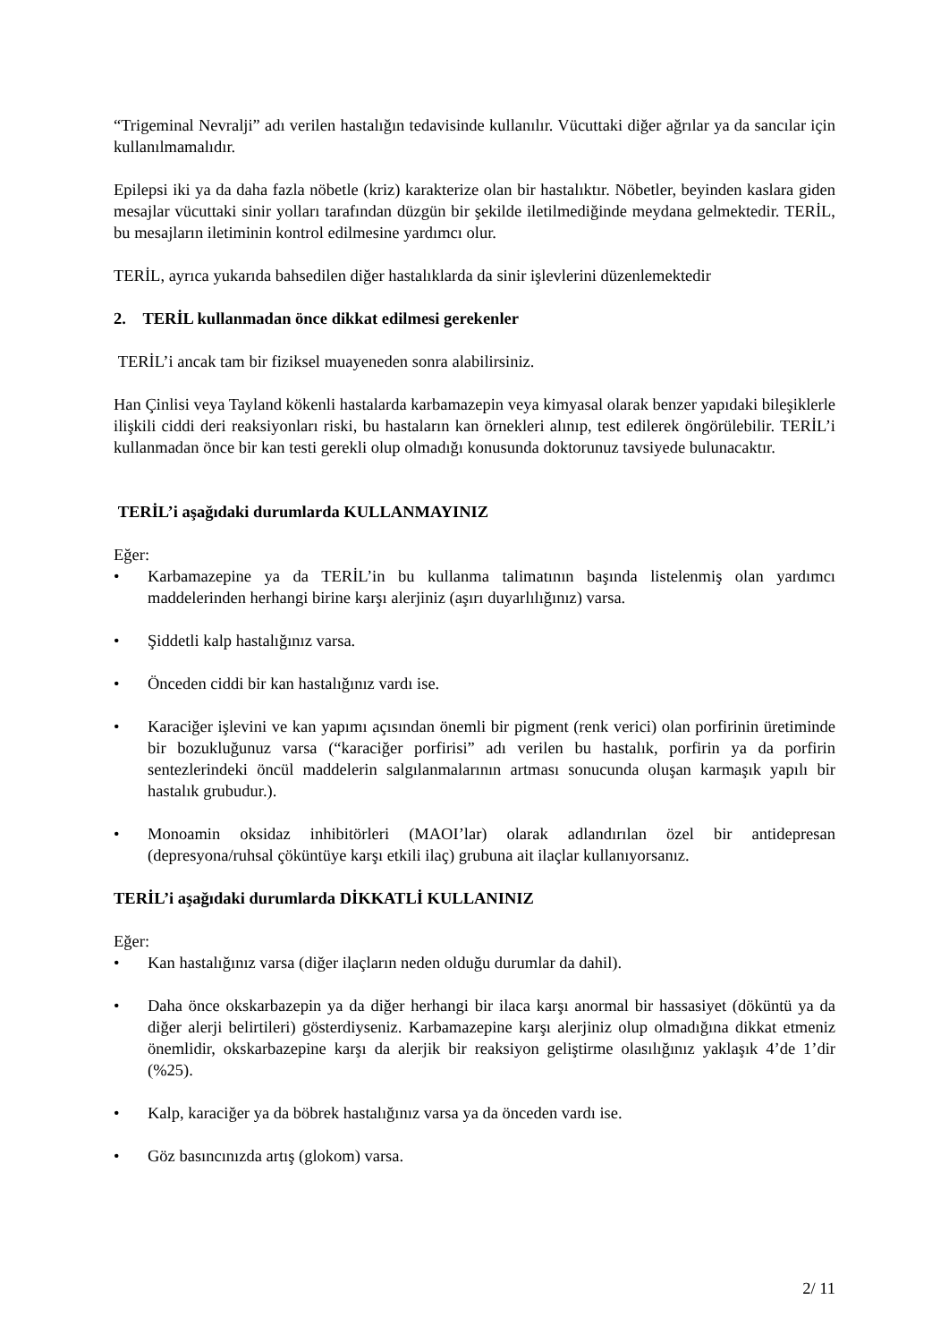“Trigeminal Nevralji” adı verilen hastalığın tedavisinde kullanılır. Vücuttaki diğer ağrılar ya da sancılar için kullanılmamalıdır.
Epilepsi iki ya da daha fazla nöbetle (kriz) karakterize olan bir hastalıktır. Nöbetler, beyinden kaslara giden mesajlar vücuttaki sinir yolları tarafından düzgün bir şekilde iletilmediğinde meydana gelmektedir. TERİL, bu mesajların iletiminin kontrol edilmesine yardımcı olur.
TERİL, ayrıca yukarıda bahsedilen diğer hastalıklarda da sinir işlevlerini düzenlemektedir
2. TERİL kullanmadan önce dikkat edilmesi gerekenler
TERİL’i ancak tam bir fiziksel muayeneden sonra alabilirsiniz.
Han Çinlisi veya Tayland kökenli hastalarda karbamazepin veya kimyasal olarak benzer yapıdaki bileşiklerle ilişkili ciddi deri reaksiyonları riski, bu hastaların kan örnekleri alınıp, test edilerek öngörülebilir. TERİL’i kullanmadan önce bir kan testi gerekli olup olmadığı konusunda doktorunuz tavsiyede bulunacaktır.
TERİL’i aşağıdaki durumlarda KULLANMAYINIZ
Eğer:
• Karbamazepine ya da TERİL’in bu kullanma talimatının başında listelenmiş olan yardımcı maddelerinden herhangi birine karşı alerjiniz (aşırı duyarlılığınız) varsa.
• Şiddetli kalp hastalığınız varsa.
• Önceden ciddi bir kan hastalığınız vardı ise.
• Karaciğer işlevini ve kan yapımı açısından önemli bir pigment (renk verici) olan porfirinin üretiminde bir bozukluğunuz varsa (“karaciğer porfirisi” adı verilen bu hastalık, porfirin ya da porfirin sentezlerindeki öncül maddelerin salgılanmalarının artması sonucunda oluşan karmaşık yapılı bir hastalık grubudur.).
• Monoamin oksidaz inhibitörleri (MAOI’lar) olarak adlandırılan özel bir antidepresan (depresyona/ruhsal çöküntüye karşı etkili ilaç) grubuna ait ilaçlar kullanıyorsanız.
TERİL’i aşağıdaki durumlarda DİKKATLİ KULLANINIZ
Eğer:
• Kan hastalığınız varsa (diğer ilaçların neden olduğu durumlar da dahil).
• Daha önce okskarbazepin ya da diğer herhangi bir ilaca karşı anormal bir hassasiyet (döküntü ya da diğer alerji belirtileri) gösterdiyseniz. Karbamazepine karşı alerjiniz olup olmadığına dikkat etmeniz önemlidir, okskarbazepine karşı da alerjik bir reaksiyon geliştirme olasılığınız yaklaşık 4’de 1’dir (%25).
• Kalp, karaciğer ya da böbrek hastalığınız varsa ya da önceden vardı ise.
• Göz basıncınızda artış (glokom) varsa.
2/ 11